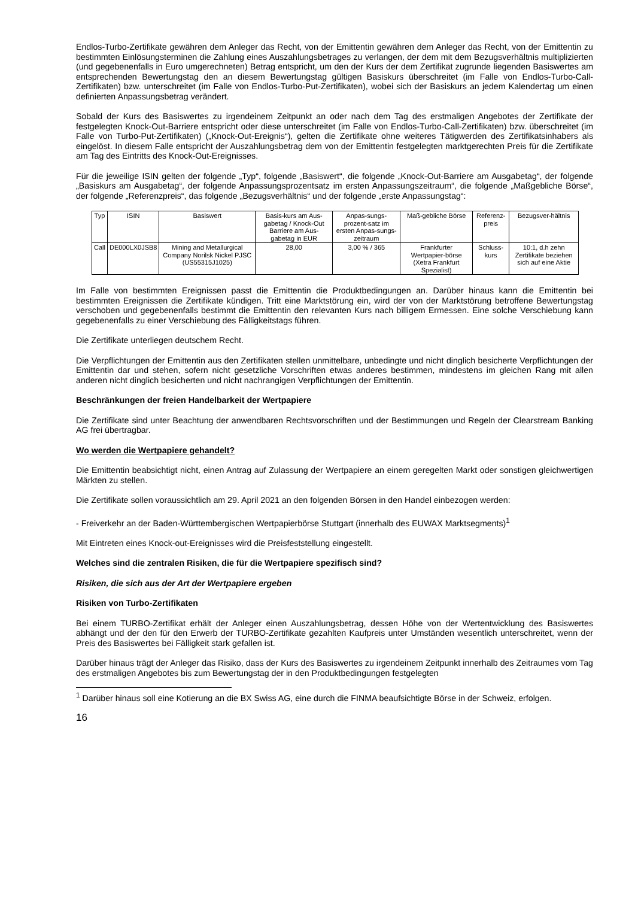Endlos-Turbo-Zertifikate gewähren dem Anleger das Recht, von der Emittentin gewähren dem Anleger das Recht, von der Emittentin zu bestimmten Einlösungsterminen die Zahlung eines Auszahlungsbetrages zu verlangen, der dem mit dem Bezugsverhältnis multiplizierten (und gegebenenfalls in Euro umgerechneten) Betrag entspricht, um den der Kurs der dem Zertifikat zugrunde liegenden Basiswertes am entsprechenden Bewertungstag den an diesem Bewertungstag gültigen Basiskurs überschreitet (im Falle von Endlos-Turbo-Call-Zertifikaten) bzw. unterschreitet (im Falle von Endlos-Turbo-Put-Zertifikaten), wobei sich der Basiskurs an jedem Kalendertag um einen definierten Anpassungsbetrag verändert.
Sobald der Kurs des Basiswertes zu irgendeinem Zeitpunkt an oder nach dem Tag des erstmaligen Angebotes der Zertifikate der festgelegten Knock-Out-Barriere entspricht oder diese unterschreitet (im Falle von Endlos-Turbo-Call-Zertifikaten) bzw. überschreitet (im Falle von Turbo-Put-Zertifikaten) („Knock-Out-Ereignis“), gelten die Zertifikate ohne weiteres Tätigwerden des Zertifikatsinhabers als eingelöst. In diesem Falle entspricht der Auszahlungsbetrag dem von der Emittentin festgelegten marktgerechten Preis für die Zertifikate am Tag des Eintritts des Knock-Out-Ereignisses.
Für die jeweilige ISIN gelten der folgende „Typ“, folgende „Basiswert“, die folgende „Knock-Out-Barriere am Ausgabetag“, der folgende „Basiskurs am Ausgabetag“, der folgende Anpassungsprozentsatz im ersten Anpassungszeitraum“, die folgende „Maßgebliche Börse“, der folgende „Referenzpreis“, das folgende „Bezugsverhältnis“ und der folgende „erste Anpassungstag“:
| Typ | ISIN | Basiswert | Basis-kurs am Aus-gabetag / Knock-Out Barriere am Aus-gabetag in EUR | Anpas-sungs-prozent-satz im ersten Anpas-sungs-zeitraum | Maß-gebliche Börse | Referenz-preis | Bezugsver-hältnis |
| --- | --- | --- | --- | --- | --- | --- | --- |
| Call | DE000LX0JSB8 | Mining and Metallurgical Company Norilsk Nickel PJSC (US55315J1025) | 28,00 | 3,00 % / 365 | Frankfurter Wertpapier-börse (Xetra Frankfurt Spezialist) | Schluss-kurs | 10:1, d.h zehn Zertifikate beziehen sich auf eine Aktie |
Im Falle von bestimmten Ereignissen passt die Emittentin die Produktbedingungen an. Darüber hinaus kann die Emittentin bei bestimmten Ereignissen die Zertifikate kündigen. Tritt eine Marktstörung ein, wird der von der Marktstörung betroffene Bewertungstag verschoben und gegebenenfalls bestimmt die Emittentin den relevanten Kurs nach billigem Ermessen. Eine solche Verschiebung kann gegebenenfalls zu einer Verschiebung des Fälligkeitstags führen.
Die Zertifikate unterliegen deutschem Recht.
Die Verpflichtungen der Emittentin aus den Zertifikaten stellen unmittelbare, unbedingte und nicht dinglich besicherte Verpflichtungen der Emittentin dar und stehen, sofern nicht gesetzliche Vorschriften etwas anderes bestimmen, mindestens im gleichen Rang mit allen anderen nicht dinglich besicherten und nicht nachrangigen Verpflichtungen der Emittentin.
Beschränkungen der freien Handelbarkeit der Wertpapiere
Die Zertifikate sind unter Beachtung der anwendbaren Rechtsvorschriften und der Bestimmungen und Regeln der Clearstream Banking AG frei übertragbar.
Wo werden die Wertpapiere gehandelt?
Die Emittentin beabsichtigt nicht, einen Antrag auf Zulassung der Wertpapiere an einem geregelten Markt oder sonstigen gleichwertigen Märkten zu stellen.
Die Zertifikate sollen voraussichtlich am 29. April 2021 an den folgenden Börsen in den Handel einbezogen werden:
- Freiverkehr an der Baden-Württembergischen Wertpapierbörse Stuttgart (innerhalb des EUWAX Marktsegments)<sup>1</sup>
Mit Eintreten eines Knock-out-Ereignisses wird die Preisfeststellung eingestellt.
Welches sind die zentralen Risiken, die für die Wertpapiere spezifisch sind?
Risiken, die sich aus der Art der Wertpapiere ergeben
Risiken von Turbo-Zertifikaten
Bei einem TURBO-Zertifikat erhält der Anleger einen Auszahlungsbetrag, dessen Höhe von der Wertentwicklung des Basiswertes abhängt und der den für den Erwerb der TURBO-Zertifikate gezahlten Kaufpreis unter Umständen wesentlich unterschreitet, wenn der Preis des Basiswertes bei Fälligkeit stark gefallen ist.
Darüber hinaus trägt der Anleger das Risiko, dass der Kurs des Basiswertes zu irgendeinem Zeitpunkt innerhalb des Zeitraumes vom Tag des erstmaligen Angebotes bis zum Bewertungstag der in den Produktbedingungen festgelegten
<sup>1</sup> Darüber hinaus soll eine Kotierung an die BX Swiss AG, eine durch die FINMA beaufsichtigte Börse in der Schweiz, erfolgen.
16